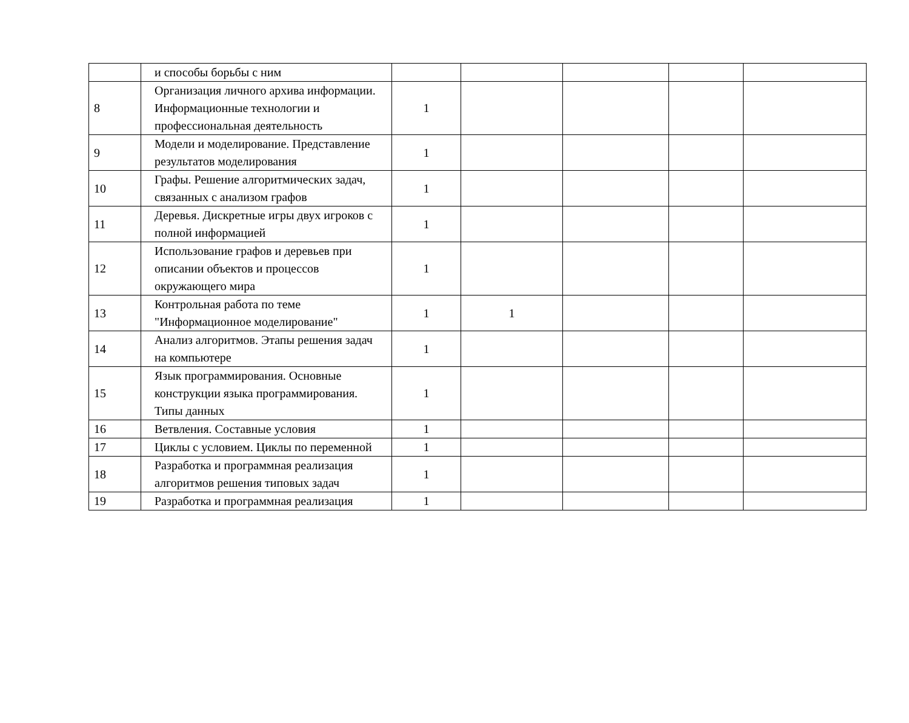| | и способы борьбы с ним | | | | | |
| 8 | Организация личного архива информации. Информационные технологии и профессиональная деятельность | 1 | | | | |
| 9 | Модели и моделирование. Представление результатов моделирования | 1 | | | | |
| 10 | Графы. Решение алгоритмических задач, связанных с анализом графов | 1 | | | | |
| 11 | Деревья. Дискретные игры двух игроков с полной информацией | 1 | | | | |
| 12 | Использование графов и деревьев при описании объектов и процессов окружающего мира | 1 | | | | |
| 13 | Контрольная работа по теме "Информационное моделирование" | 1 | 1 | | | |
| 14 | Анализ алгоритмов. Этапы решения задач на компьютере | 1 | | | | |
| 15 | Язык программирования. Основные конструкции языка программирования. Типы данных | 1 | | | | |
| 16 | Ветвления. Составные условия | 1 | | | | |
| 17 | Циклы с условием. Циклы по переменной | 1 | | | | |
| 18 | Разработка и программная реализация алгоритмов решения типовых задач | 1 | | | | |
| 19 | Разработка и программная реализация | 1 | | | | |